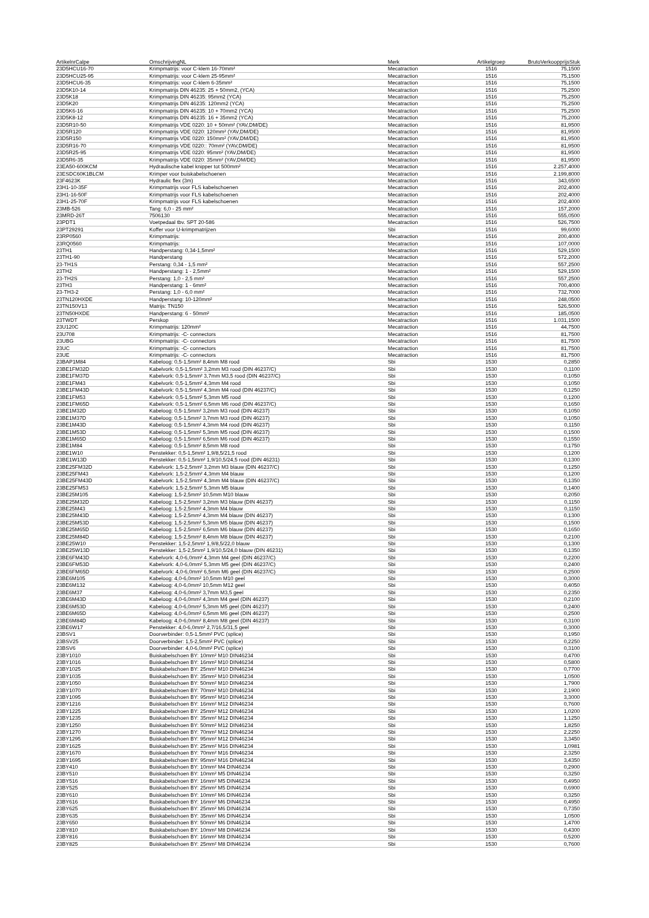| ArtikelnrCalpe | OmschrijvingNL | Merk | Artikelgroep | BrutoVerkoopprijsStuk |
| --- | --- | --- | --- | --- |
| 23D5HCU16-70 | Krimpmatrijs: voor C-klem 16-70mm² | Mecatraction | 1516 | 75,1500 |
| 23D5HCU25-95 | Krimpmatrijs: voor C-klem 25-95mm² | Mecatraction | 1516 | 75,1500 |
| 23D5HCU6-35 | Krimpmatrijs: voor C-klem 6-35mm² | Mecatraction | 1516 | 75,1500 |
| 23D5K10-14 | Krimpmatrijs DIN 46235: 25 + 50mm2, (YCA) | Mecatraction | 1516 | 75,2500 |
| 23D5K18 | Krimpmatrijs DIN 46235: 95mm2 (YCA) | Mecatraction | 1516 | 75,2500 |
| 23D5K20 | Krimpmatrijs DIN 46235: 120mm2 (YCA) | Mecatraction | 1516 | 75,2500 |
| 23D5K6-16 | Krimpmatrijs DIN 46235: 10 + 70mm2 (YCA) | Mecatraction | 1516 | 75,2500 |
| 23D5K8-12 | Krimpmatrijs DIN 46235: 16 + 35mm2 (YCA) | Mecatraction | 1516 | 75,2000 |
| 23D5R10-50 | Krimpmatrijs VDE 0220: 10 + 50mm² (YAV,DM/DE) | Mecatraction | 1516 | 81,9500 |
| 23D5R120 | Krimpmatrijs VDE 0220: 120mm² (YAV,DM/DE) | Mecatraction | 1516 | 81,9500 |
| 23D5R150 | Krimpmatrijs VDE 0220: 150mm² (YAV,DM/DE) | Mecatraction | 1516 | 81,9500 |
| 23D5R16-70 | Krimpmatrijs VDE 0220:: 70mm² (YAV,DM/DE) | Mecatraction | 1516 | 81,9500 |
| 23D5R25-95 | Krimpmatrijs VDE 0220: 95mm² (YAV,DM/DE) | Mecatraction | 1516 | 81,9500 |
| 23D5R6-35 | Krimpmatrijs VDE 0220: 35mm² (YAV,DM/DE) | Mecatraction | 1516 | 81,9500 |
| 23EA50-600KCM | Hydraulische kabel knipper tot 500mm² | Mecatraction | 1516 | 2.257,4000 |
| 23ESDC60K1BLCM | Krimper voor buiskabelschoenen | Mecatraction | 1516 | 2.199,8000 |
| 23F4623K | Hydraulic flex (3m) | Mecatraction | 1516 | 343,6500 |
| 23H1-10-35F | Krimpmatrijs voor FLS kabelschoenen | Mecatraction | 1516 | 202,4000 |
| 23H1-16-50F | Krimpmatrijs voor FLS kabelschoenen | Mecatraction | 1516 | 202,4000 |
| 23H1-25-70F | Krimpmatrijs voor FLS kabelschoenen | Mecatraction | 1516 | 202,4000 |
| 23MB-526 | Tang: 6,0 - 25 mm² | Mecatraction | 1516 | 157,2000 |
| 23MRD-26T | 7506130 | Mecatraction | 1516 | 555,0500 |
| 23PDT1 | Voetpedaal tbv. SPT 20-586 | Mecatraction | 1516 | 526,7500 |
| 23PT29291 | Koffer voor U-krimpmatrijzen | Sbi | 1516 | 99,6000 |
| 23RP0560 | Krimpmatrijs: | Mecatraction | 1516 | 200,4000 |
| 23RQ0560 | Krimpmatrijs: | Mecatraction | 1516 | 107,0000 |
| 23TH1 | Handperstang: 0,34-1,5mm² | Mecatraction | 1516 | 529,1500 |
| 23TH1-90 | Handperstang | Mecatraction | 1516 | 572,2000 |
| 23-TH1S | Perstang: 0,34 - 1,5 mm² | Mecatraction | 1516 | 557,2500 |
| 23TH2 | Handperstang: 1 - 2,5mm² | Mecatraction | 1516 | 529,1500 |
| 23-TH2S | Perstang: 1,0 - 2,5 mm² | Mecatraction | 1516 | 557,2500 |
| 23TH3 | Handperstang: 1 - 6mm² | Mecatraction | 1516 | 700,4000 |
| 23-TH3-2 | Perstang: 1,0 - 6,0 mm² | Mecatraction | 1516 | 732,7000 |
| 23TN120HXDE | Handperstang: 10-120mm² | Mecatraction | 1516 | 248,0500 |
| 23TN150V13 | Matrijs: TN150 | Mecatraction | 1516 | 526,5000 |
| 23TN50HXDE | Handperstang: 6 - 50mm² | Mecatraction | 1516 | 185,0500 |
| 23TWDT | Perskop | Mecatraction | 1516 | 1.031,1500 |
| 23U120C | Krimpmatrijs: 120mm² | Mecatraction | 1516 | 44,7500 |
| 23U708 | Krimpmatrijs: -C- connectors | Mecatraction | 1516 | 81,7500 |
| 23UBG | Krimpmatrijs: -C- connectors | Mecatraction | 1516 | 81,7500 |
| 23UC | Krimpmatrijs: -C- connectors | Mecatraction | 1516 | 81,7500 |
| 23UE | Krimpmatrijs: -C- connectors | Mecatraction | 1516 | 81,7500 |
| 23BAP1M84 | Kabeloog: 0,5-1,5mm² 8,4mm M8 rood | Sbi | 1530 | 0,2850 |
| 23BE1FM32D | Kabelvork: 0,5-1,5mm² 3,2mm M3 rood (DIN 46237/C) | Sbi | 1530 | 0,1100 |
| 23BE1FM37D | Kabelvork: 0,5-1,5mm² 3,7mm M3,5 rood (DIN 46237/C) | Sbi | 1530 | 0,1050 |
| 23BE1FM43 | Kabelvork: 0,5-1,5mm² 4,3mm M4 rood | Sbi | 1530 | 0,1050 |
| 23BE1FM43D | Kabelvork: 0,5-1,5mm² 4,3mm M4 rood (DIN 46237/C) | Sbi | 1530 | 0,1250 |
| 23BE1FM53 | Kabelvork: 0,5-1,5mm² 5,3mm M5 rood | Sbi | 1530 | 0,1200 |
| 23BE1FM65D | Kabelvork: 0,5-1,5mm² 6,5mm M6 rood (DIN 46237/C) | Sbi | 1530 | 0,1650 |
| 23BE1M32D | Kabeloog: 0,5-1,5mm² 3,2mm M3 rood (DIN 46237) | Sbi | 1530 | 0,1050 |
| 23BE1M37D | Kabeloog: 0,5-1,5mm² 3,7mm M3 rood (DIN 46237) | Sbi | 1530 | 0,1050 |
| 23BE1M43D | Kabeloog: 0,5-1,5mm² 4,3mm M4 rood (DIN 46237) | Sbi | 1530 | 0,1150 |
| 23BE1M53D | Kabeloog: 0,5-1,5mm² 5,3mm M5 rood (DIN 46237) | Sbi | 1530 | 0,1500 |
| 23BE1M65D | Kabeloog: 0,5-1,5mm² 6,5mm M6 rood (DIN 46237) | Sbi | 1530 | 0,1550 |
| 23BE1M84 | Kabeloog: 0,5-1,5mm² 8,5mm M8 rood | Sbi | 1530 | 0,1750 |
| 23BE1W10 | Penstekker: 0,5-1,5mm² 1,9/8,5/21,5 rood | Sbi | 1530 | 0,1200 |
| 23BE1W13D | Penstekker: 0,5-1,5mm² 1,9/10,5/24,5 rood (DIN 46231) | Sbi | 1530 | 0,1300 |
| 23BE25FM32D | Kabelvork: 1,5-2,5mm² 3,2mm M3 blauw (DIN 46237/C) | Sbi | 1530 | 0,1250 |
| 23BE25FM43 | Kabelvork: 1,5-2,5mm² 4,3mm M4 blauw | Sbi | 1530 | 0,1200 |
| 23BE25FM43D | Kabelvork: 1,5-2,5mm² 4,3mm M4 blauw (DIN 46237/C) | Sbi | 1530 | 0,1350 |
| 23BE25FM53 | Kabelvork: 1,5-2,5mm² 5,3mm M5 blauw | Sbi | 1530 | 0,1400 |
| 23BE25M105 | Kabeloog: 1,5-2,5mm² 10,5mm M10 blauw | Sbi | 1530 | 0,2050 |
| 23BE25M32D | Kabeloog: 1,5-2,5mm² 3,2mm M3 blauw (DIN 46237) | Sbi | 1530 | 0,1150 |
| 23BE25M43 | Kabeloog: 1,5-2,5mm² 4,3mm M4 blauw | Sbi | 1530 | 0,1150 |
| 23BE25M43D | Kabeloog: 1,5-2,5mm² 4,3mm M4 blauw (DIN 46237) | Sbi | 1530 | 0,1300 |
| 23BE25M53D | Kabeloog: 1,5-2,5mm² 5,3mm M5 blauw (DIN 46237) | Sbi | 1530 | 0,1500 |
| 23BE25M65D | Kabeloog: 1,5-2,5mm² 6,5mm M6 blauw (DIN 46237) | Sbi | 1530 | 0,1650 |
| 23BE25M84D | Kabeloog: 1,5-2,5mm² 8,4mm M8 blauw (DIN 46237) | Sbi | 1530 | 0,2100 |
| 23BE25W10 | Penstekker: 1,5-2,5mm² 1,9/8,5/22,0 blauw | Sbi | 1530 | 0,1300 |
| 23BE25W13D | Penstekker: 1,5-2,5mm² 1,9/10,5/24,0 blauw (DIN 46231) | Sbi | 1530 | 0,1350 |
| 23BE6FM43D | Kabelvork: 4,0-6,0mm² 4,3mm M4 geel (DIN 46237/C) | Sbi | 1530 | 0,2200 |
| 23BE6FM53D | Kabelvork: 4,0-6,0mm² 5,3mm M5 geel (DIN 46237/C) | Sbi | 1530 | 0,2400 |
| 23BE6FM65D | Kabelvork: 4,0-6,0mm² 6,5mm M6 geel (DIN 46237/C) | Sbi | 1530 | 0,2500 |
| 23BE6M105 | Kabeloog: 4,0-6,0mm² 10,5mm M10 geel | Sbi | 1530 | 0,3000 |
| 23BE6M132 | Kabeloog: 4,0-6,0mm² 10,5mm M12 geel | Sbi | 1530 | 0,4050 |
| 23BE6M37 | Kabeloog: 4,0-6,0mm² 3,7mm M3,5 geel | Sbi | 1530 | 0,2350 |
| 23BE6M43D | Kabeloog: 4,0-6,0mm² 4,3mm M4 geel (DIN 46237) | Sbi | 1530 | 0,2100 |
| 23BE6M53D | Kabeloog: 4,0-6,0mm² 5,3mm M5 geel (DIN 46237) | Sbi | 1530 | 0,2400 |
| 23BE6M65D | Kabeloog: 4,0-6,0mm² 6,5mm M6 geel (DIN 46237) | Sbi | 1530 | 0,2500 |
| 23BE6M84D | Kabeloog: 4,0-6,0mm² 8,4mm M8 geel (DIN 46237) | Sbi | 1530 | 0,3100 |
| 23BE6W17 | Penstekker: 4,0-6,0mm² 2,7/16,5/31,5 geel | Sbi | 1530 | 0,3000 |
| 23BSV1 | Doorverbinder: 0,5-1,5mm² PVC (splice) | Sbi | 1530 | 0,1950 |
| 23BSV25 | Doorverbinder: 1,5-2,5mm² PVC (splice) | Sbi | 1530 | 0,2250 |
| 23BSV6 | Doorverbinder: 4,0-6,0mm² PVC (splice) | Sbi | 1530 | 0,3100 |
| 23BY1010 | Buiskabelschoen BY: 10mm² M10 DIN46234 | Sbi | 1530 | 0,4700 |
| 23BY1016 | Buiskabelschoen BY: 16mm² M10 DIN46234 | Sbi | 1530 | 0,5800 |
| 23BY1025 | Buiskabelschoen BY: 25mm² M10 DIN46234 | Sbi | 1530 | 0,7700 |
| 23BY1035 | Buiskabelschoen BY: 35mm² M10 DIN46234 | Sbi | 1530 | 1,0500 |
| 23BY1050 | Buiskabelschoen BY: 50mm² M10 DIN46234 | Sbi | 1530 | 1,7900 |
| 23BY1070 | Buiskabelschoen BY: 70mm² M10 DIN46234 | Sbi | 1530 | 2,1900 |
| 23BY1095 | Buiskabelschoen BY: 95mm² M10 DIN46234 | Sbi | 1530 | 3,3000 |
| 23BY1216 | Buiskabelschoen BY: 16mm² M12 DIN46234 | Sbi | 1530 | 0,7600 |
| 23BY1225 | Buiskabelschoen BY: 25mm² M12 DIN46234 | Sbi | 1530 | 1,0200 |
| 23BY1235 | Buiskabelschoen BY: 35mm² M12 DIN46234 | Sbi | 1530 | 1,1250 |
| 23BY1250 | Buiskabelschoen BY: 50mm² M12 DIN46234 | Sbi | 1530 | 1,8250 |
| 23BY1270 | Buiskabelschoen BY: 70mm² M12 DIN46234 | Sbi | 1530 | 2,2250 |
| 23BY1295 | Buiskabelschoen BY: 95mm² M12 DIN46234 | Sbi | 1530 | 3,3450 |
| 23BY1625 | Buiskabelschoen BY: 25mm² M16 DIN46234 | Sbi | 1530 | 1,0981 |
| 23BY1670 | Buiskabelschoen BY: 70mm² M16 DIN46234 | Sbi | 1530 | 2,3250 |
| 23BY1695 | Buiskabelschoen BY: 95mm² M16 DIN46234 | Sbi | 1530 | 3,4350 |
| 23BY410 | Buiskabelschoen BY: 10mm² M4 DIN46234 | Sbi | 1530 | 0,2900 |
| 23BY510 | Buiskabelschoen BY: 10mm² M5 DIN46234 | Sbi | 1530 | 0,3250 |
| 23BY516 | Buiskabelschoen BY: 16mm² M5 DIN46234 | Sbi | 1530 | 0,4950 |
| 23BY525 | Buiskabelschoen BY: 25mm² M5 DIN46234 | Sbi | 1530 | 0,6900 |
| 23BY610 | Buiskabelschoen BY: 10mm² M6 DIN46234 | Sbi | 1530 | 0,3250 |
| 23BY616 | Buiskabelschoen BY: 16mm² M6 DIN46234 | Sbi | 1530 | 0,4950 |
| 23BY625 | Buiskabelschoen BY: 25mm² M6 DIN46234 | Sbi | 1530 | 0,7350 |
| 23BY635 | Buiskabelschoen BY: 35mm² M6 DIN46234 | Sbi | 1530 | 1,0500 |
| 23BY650 | Buiskabelschoen BY: 50mm² M6 DIN46234 | Sbi | 1530 | 1,4700 |
| 23BY810 | Buiskabelschoen BY: 10mm² M8 DIN46234 | Sbi | 1530 | 0,4300 |
| 23BY816 | Buiskabelschoen BY: 16mm² M8 DIN46234 | Sbi | 1530 | 0,5200 |
| 23BY825 | Buiskabelschoen BY: 25mm² M8 DIN46234 | Sbi | 1530 | 0,7600 |